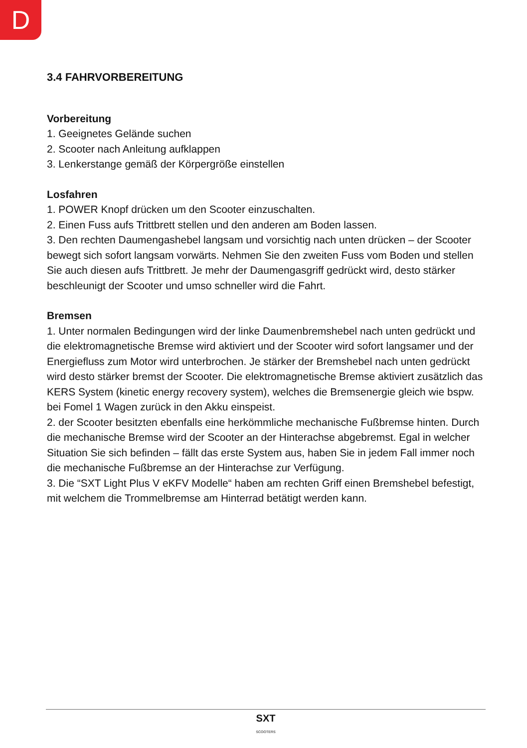D
3.4 FAHRVORBEREITUNG
Vorbereitung
1. Geeignetes Gelände suchen
2. Scooter nach Anleitung aufklappen
3. Lenkerstange gemäß der Körpergröße einstellen
Losfahren
1. POWER Knopf drücken um den Scooter einzuschalten.
2. Einen Fuss aufs Trittbrett stellen und den anderen am Boden lassen.
3. Den rechten Daumengashebel langsam und vorsichtig nach unten drücken – der Scooter bewegt sich sofort langsam vorwärts. Nehmen Sie den zweiten Fuss vom Boden und stellen Sie auch diesen aufs Trittbrett. Je mehr der Daumengasgriff gedrückt wird, desto stärker beschleunigt der Scooter und umso schneller wird die Fahrt.
Bremsen
1. Unter normalen Bedingungen wird der linke Daumenbremshebel nach unten gedrückt und die elektromagnetische Bremse wird aktiviert und der Scooter wird sofort langsamer und der Energiefluss zum Motor wird unterbrochen. Je stärker der Bremshebel nach unten gedrückt wird desto stärker bremst der Scooter. Die elektromagnetische Bremse aktiviert zusätzlich das KERS System (kinetic energy recovery system), welches die Bremsenergie gleich wie bspw. bei Fomel 1 Wagen zurück in den Akku einspeist.
2. der Scooter besitzten ebenfalls eine herkömmliche mechanische Fußbremse hinten. Durch die mechanische Bremse wird der Scooter an der Hinterachse abgebremst. Egal in welcher Situation Sie sich befinden – fällt das erste System aus, haben Sie in jedem Fall immer noch die mechanische Fußbremse an der Hinterachse zur Verfügung.
3. Die “SXT Light Plus V eKFV Modelle“ haben am rechten Griff einen Bremshebel befestigt, mit welchem die Trommelbremse am Hinterrad betätigt werden kann.
SXT
SCOOTERS